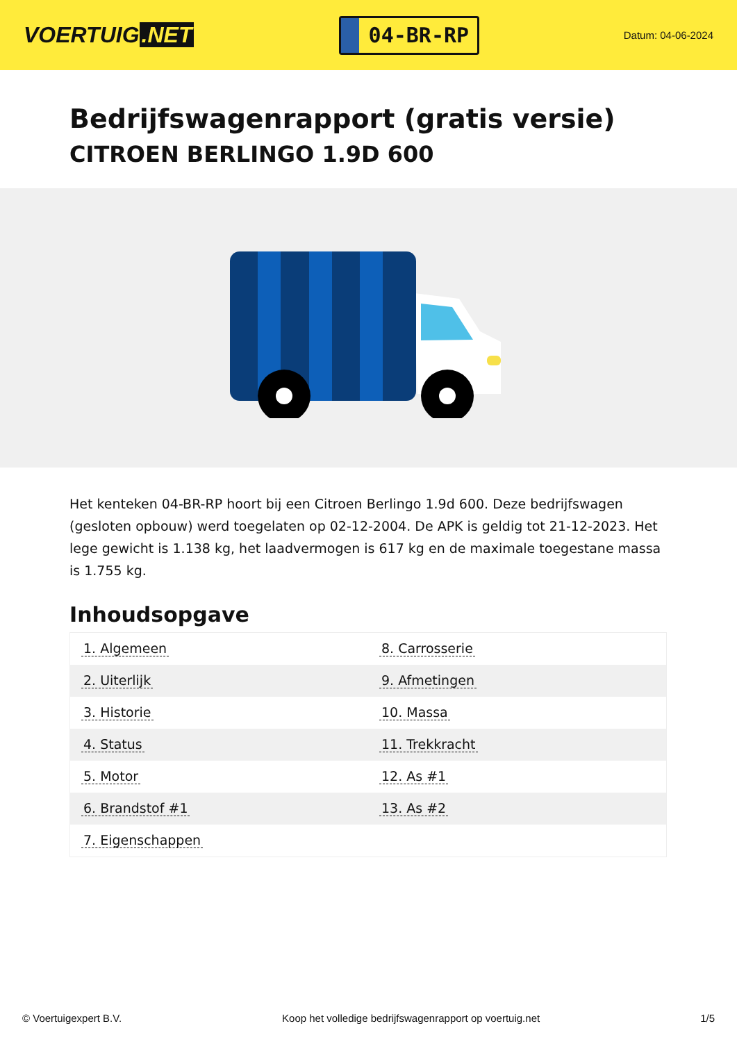VOERTUIG.NET
04-BR-RP
Datum: 04-06-2024
Bedrijfswagenrapport (gratis versie)
CITROEN BERLINGO 1.9D 600
Het kenteken 04-BR-RP hoort bij een Citroen Berlingo 1.9d 600. Deze bedrijfswagen (gesloten opbouw) werd toegelaten op 02-12-2004. De APK is geldig tot 21-12-2023. Het lege gewicht is 1.138 kg, het laadvermogen is 617 kg en de maximale toegestane massa is 1.755 kg.
Inhoudsopgave
| 1. Algemeen | 8. Carrosserie |
| 2. Uiterlijk | 9. Afmetingen |
| 3. Historie | 10. Massa |
| 4. Status | 11. Trekkracht |
| 5. Motor | 12. As #1 |
| 6. Brandstof #1 | 13. As #2 |
| 7. Eigenschappen | |
© Voertuigexpert B.V. Koop het volledige bedrijfswagenrapport op voertuig.net
1/5